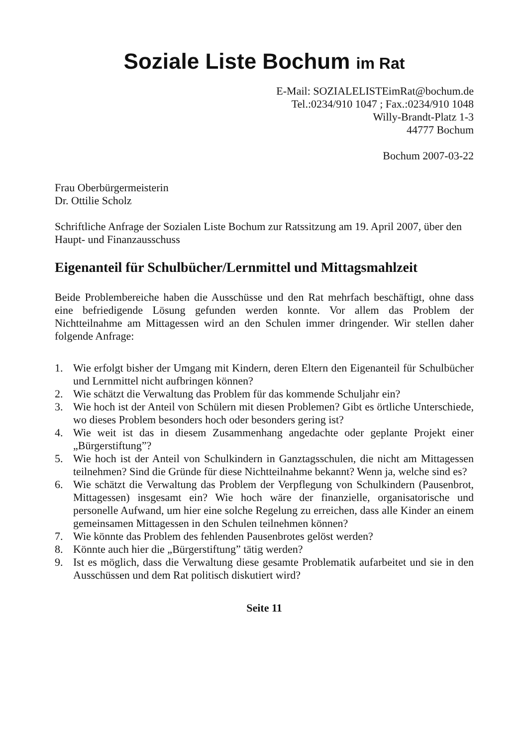Soziale Liste Bochum im Rat
E-Mail: SOZIALELISTEimRat@bochum.de
Tel.:0234/910 1047 ; Fax.:0234/910 1048
Willy-Brandt-Platz 1-3
44777 Bochum
Bochum 2007-03-22
Frau Oberbürgermeisterin
Dr. Ottilie Scholz
Schriftliche Anfrage der Sozialen Liste Bochum zur Ratssitzung am 19. April 2007, über den Haupt- und Finanzausschuss
Eigenanteil für Schulbücher/Lernmittel und Mittagsmahlzeit
Beide Problembereiche haben die Ausschüsse und den Rat mehrfach beschäftigt, ohne dass eine befriedigende Lösung gefunden werden konnte. Vor allem das Problem der Nichtteilnahme am Mittagessen wird an den Schulen immer dringender. Wir stellen daher folgende Anfrage:
1. Wie erfolgt bisher der Umgang mit Kindern, deren Eltern den Eigenanteil für Schulbücher und Lernmittel nicht aufbringen können?
2. Wie schätzt die Verwaltung das Problem für das kommende Schuljahr ein?
3. Wie hoch ist der Anteil von Schülern mit diesen Problemen? Gibt es örtliche Unterschiede, wo dieses Problem besonders hoch oder besonders gering ist?
4. Wie weit ist das in diesem Zusammenhang angedachte oder geplante Projekt einer „Bürgerstiftung”?
5. Wie hoch ist der Anteil von Schulkindern in Ganztagsschulen, die nicht am Mittagessen teilnehmen? Sind die Gründe für diese Nichtteilnahme bekannt? Wenn ja, welche sind es?
6. Wie schätzt die Verwaltung das Problem der Verpflegung von Schulkindern (Pausenbrot, Mittagessen) insgesamt ein? Wie hoch wäre der finanzielle, organisatorische und personelle Aufwand, um hier eine solche Regelung zu erreichen, dass alle Kinder an einem gemeinsamen Mittagessen in den Schulen teilnehmen können?
7. Wie könnte das Problem des fehlenden Pausenbrotes gelöst werden?
8. Könnte auch hier die „Bürgerstiftung” tätig werden?
9. Ist es möglich, dass die Verwaltung diese gesamte Problematik aufarbeitet und sie in den Ausschüssen und dem Rat politisch diskutiert wird?
Seite 11